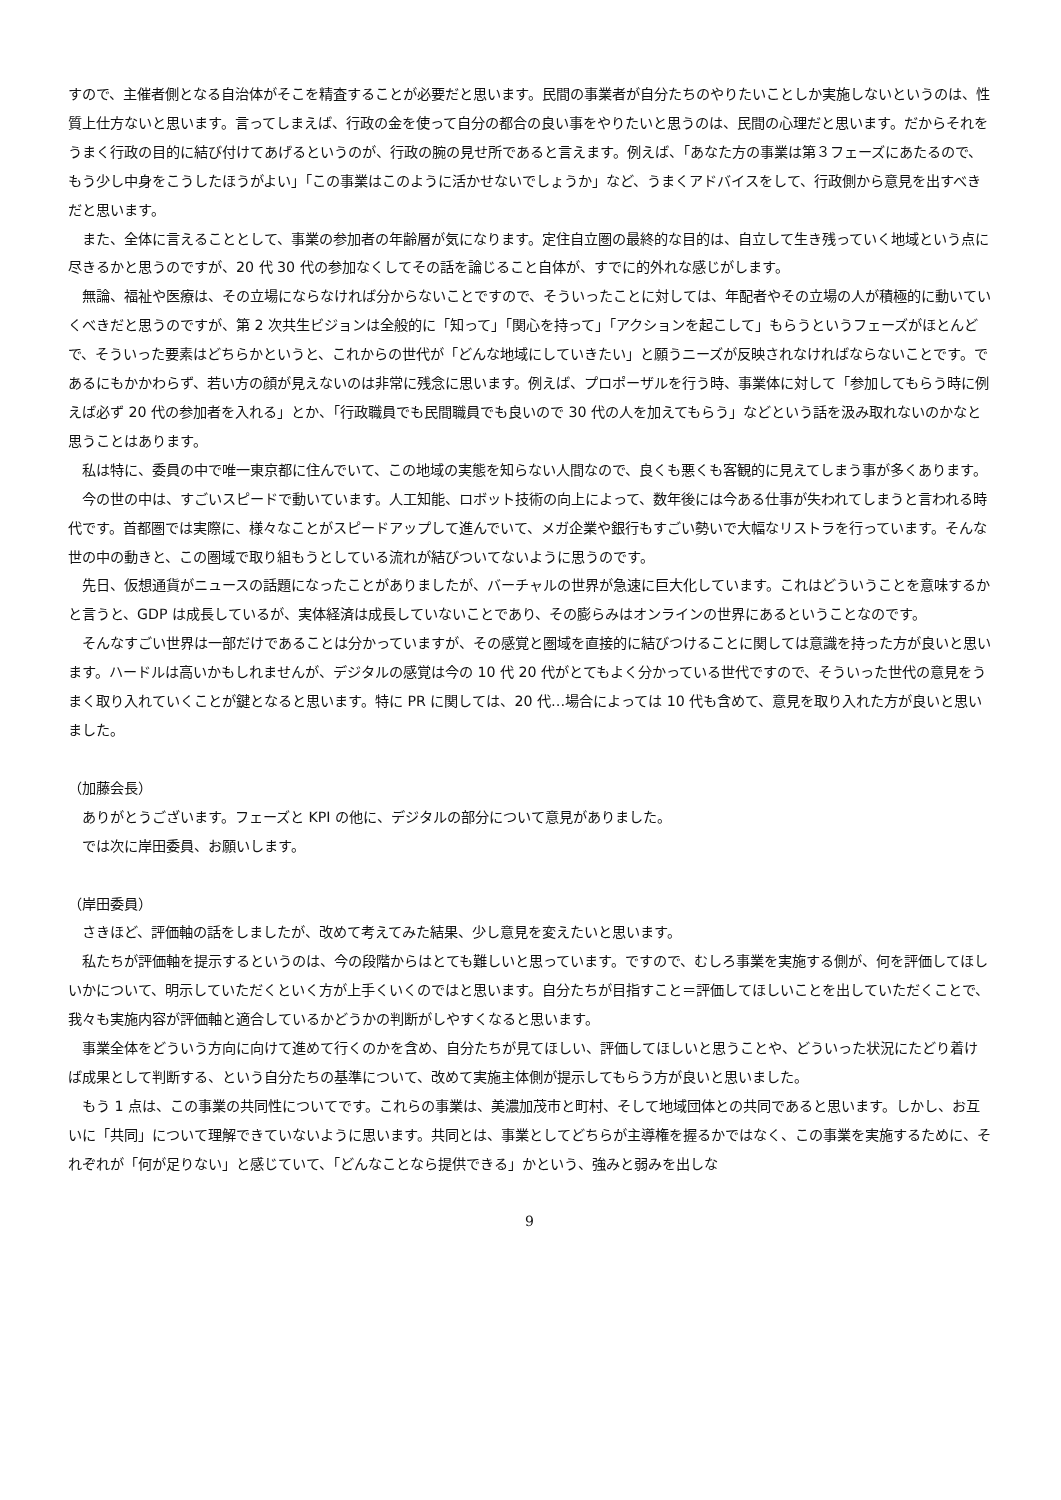すので、主催者側となる自治体がそこを精査することが必要だと思います。民間の事業者が自分たちのやりたいことしか実施しないというのは、性質上仕方ないと思います。言ってしまえば、行政の金を使って自分の都合の良い事をやりたいと思うのは、民間の心理だと思います。だからそれをうまく行政の目的に結び付けてあげるというのが、行政の腕の見せ所であると言えます。例えば、「あなた方の事業は第３フェーズにあたるので、もう少し中身をこうしたほうがよい」「この事業はこのように活かせないでしょうか」など、うまくアドバイスをして、行政側から意見を出すべきだと思います。
また、全体に言えることとして、事業の参加者の年齢層が気になります。定住自立圏の最終的な目的は、自立して生き残っていく地域という点に尽きるかと思うのですが、20 代 30 代の参加なくしてその話を論じること自体が、すでに的外れな感じがします。
無論、福祉や医療は、その立場にならなければ分からないことですので、そういったことに対しては、年配者やその立場の人が積極的に動いていくべきだと思うのですが、第 2 次共生ビジョンは全般的に「知って」「関心を持って」「アクションを起こして」もらうというフェーズがほとんどで、そういった要素はどちらかというと、これからの世代が「どんな地域にしていきたい」と願うニーズが反映されなければならないことです。であるにもかかわらず、若い方の顔が見えないのは非常に残念に思います。例えば、プロポーザルを行う時、事業体に対して「参加してもらう時に例えば必ず 20 代の参加者を入れる」とか、「行政職員でも民間職員でも良いので 30 代の人を加えてもらう」などという話を汲み取れないのかなと思うことはあります。
私は特に、委員の中で唯一東京都に住んでいて、この地域の実態を知らない人間なので、良くも悪くも客観的に見えてしまう事が多くあります。
今の世の中は、すごいスピードで動いています。人工知能、ロボット技術の向上によって、数年後には今ある仕事が失われてしまうと言われる時代です。首都圏では実際に、様々なことがスピードアップして進んでいて、メガ企業や銀行もすごい勢いで大幅なリストラを行っています。そんな世の中の動きと、この圏域で取り組もうとしている流れが結びついてないように思うのです。
先日、仮想通貨がニュースの話題になったことがありましたが、バーチャルの世界が急速に巨大化しています。これはどういうことを意味するかと言うと、GDP は成長しているが、実体経済は成長していないことであり、その膨らみはオンラインの世界にあるということなのです。
そんなすごい世界は一部だけであることは分かっていますが、その感覚と圏域を直接的に結びつけることに関しては意識を持った方が良いと思います。ハードルは高いかもしれませんが、デジタルの感覚は今の 10 代 20 代がとてもよく分かっている世代ですので、そういった世代の意見をうまく取り入れていくことが鍵となると思います。特に PR に関しては、20 代…場合によっては 10 代も含めて、意見を取り入れた方が良いと思いました。
（加藤会長）
ありがとうございます。フェーズと KPI の他に、デジタルの部分について意見がありました。
では次に岸田委員、お願いします。
（岸田委員）
さきほど、評価軸の話をしましたが、改めて考えてみた結果、少し意見を変えたいと思います。
私たちが評価軸を提示するというのは、今の段階からはとても難しいと思っています。ですので、むしろ事業を実施する側が、何を評価してほしいかについて、明示していただくといく方が上手くいくのではと思います。自分たちが目指すこと＝評価してほしいことを出していただくことで、我々も実施内容が評価軸と適合しているかどうかの判断がしやすくなると思います。
事業全体をどういう方向に向けて進めて行くのかを含め、自分たちが見てほしい、評価してほしいと思うことや、どういった状況にたどり着けば成果として判断する、という自分たちの基準について、改めて実施主体側が提示してもらう方が良いと思いました。
もう 1 点は、この事業の共同性についてです。これらの事業は、美濃加茂市と町村、そして地域団体との共同であると思います。しかし、お互いに「共同」について理解できていないように思います。共同とは、事業としてどちらが主導権を握るかではなく、この事業を実施するために、それぞれが「何が足りない」と感じていて、「どんなことなら提供できる」かという、強みと弱みを出しな
9